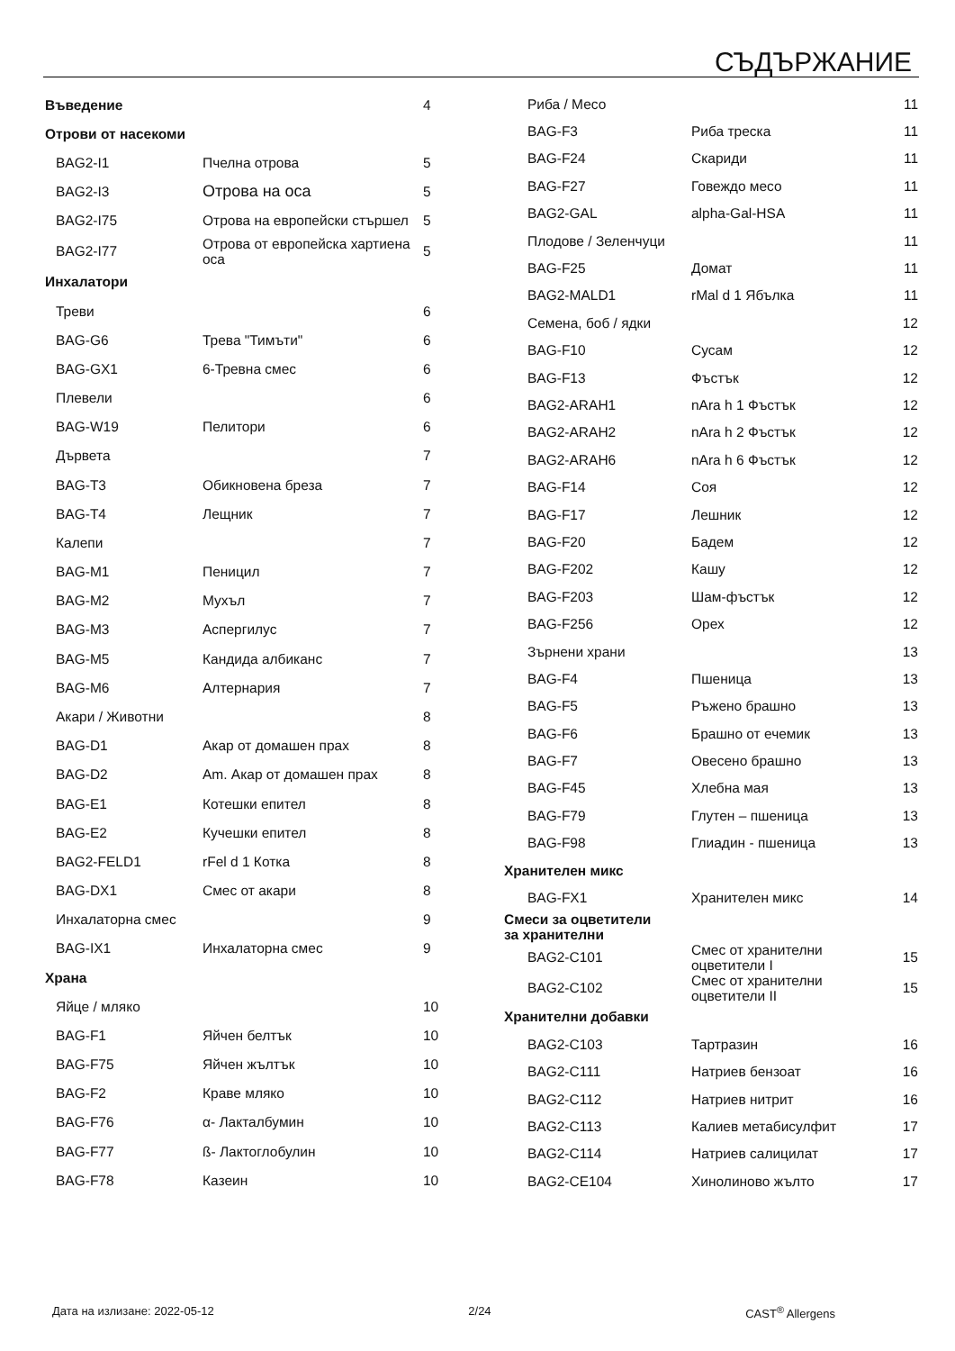СЪДЪРЖАНИЕ
| Въведение | | 4 |
| Отрови от насекоми | | |
| BAG2-I1 | Пчелна отрова | 5 |
| BAG2-I3 | Отрова на оса | 5 |
| BAG2-I75 | Отрова на европейски стършел | 5 |
| BAG2-I77 | Отрова от европейска хартиена оса | 5 |
| Инхалатори | | |
| Треви | | 6 |
| BAG-G6 | Трева "Тимъти" | 6 |
| BAG-GX1 | 6-Тревна смес | 6 |
| Плевели | | 6 |
| BAG-W19 | Пелитори | 6 |
| Дървета | | 7 |
| BAG-T3 | Обикновена бреза | 7 |
| BAG-T4 | Лещник | 7 |
| Калепи | | 7 |
| BAG-M1 | Пеницил | 7 |
| BAG-M2 | Мухъл | 7 |
| BAG-M3 | Аспергилус | 7 |
| BAG-M5 | Кандида албиканс | 7 |
| BAG-M6 | Алтернария | 7 |
| Акари / Животни | | 8 |
| BAG-D1 | Акар от домашен прах | 8 |
| BAG-D2 | Am. Акар от домашен прах | 8 |
| BAG-E1 | Котешки епител | 8 |
| BAG-E2 | Кучешки епител | 8 |
| BAG2-FELD1 | rFel d 1 Котка | 8 |
| BAG-DX1 | Смес от акари | 8 |
| Инхалаторна смес | | 9 |
| BAG-IX1 | Инхалаторна смес | 9 |
| Храна | | |
| Яйце / мляко | | 10 |
| BAG-F1 | Яйчен белтък | 10 |
| BAG-F75 | Яйчен жълтък | 10 |
| BAG-F2 | Краве мляко | 10 |
| BAG-F76 | α- Лакталбумин | 10 |
| BAG-F77 | ß- Лактоглобулин | 10 |
| BAG-F78 | Казеин | 10 |
| Риба / Месо | | 11 |
| BAG-F3 | Риба треска | 11 |
| BAG-F24 | Скариди | 11 |
| BAG-F27 | Говеждо месо | 11 |
| BAG2-GAL | alpha-Gal-HSA | 11 |
| Плодове / Зеленчуци | | 11 |
| BAG-F25 | Домат | 11 |
| BAG2-MALD1 | rMal d 1 Ябълка | 11 |
| Семена, боб / ядки | | 12 |
| BAG-F10 | Сусам | 12 |
| BAG-F13 | Фъстък | 12 |
| BAG2-ARAH1 | nAra h 1 Фъстък | 12 |
| BAG2-ARAH2 | nAra h 2 Фъстък | 12 |
| BAG2-ARAH6 | nAra h 6 Фъстък | 12 |
| BAG-F14 | Соя | 12 |
| BAG-F17 | Лешник | 12 |
| BAG-F20 | Бадем | 12 |
| BAG-F202 | Кашу | 12 |
| BAG-F203 | Шам-фъстък | 12 |
| BAG-F256 | Орех | 12 |
| Зърнени храни | | 13 |
| BAG-F4 | Пшеница | 13 |
| BAG-F5 | Ръжено брашно | 13 |
| BAG-F6 | Брашно от ечемик | 13 |
| BAG-F7 | Овесено брашно | 13 |
| BAG-F45 | Хлебна мая | 13 |
| BAG-F79 | Глутен – пшеница | 13 |
| BAG-F98 | Глиадин - пшеница | 13 |
| Хранителен микс | | |
| BAG-FX1 | Хранителен микс | 14 |
| Смеси за оцветители за хранителни | | |
| BAG2-C101 | Смес от хранителни оцветители I | 15 |
| BAG2-C102 | Смес от хранителни оцветители II | 15 |
| Хранителни добавки | | |
| BAG2-C103 | Тартразин | 16 |
| BAG2-C111 | Натриев бензоат | 16 |
| BAG2-C112 | Натриев нитрит | 16 |
| BAG2-C113 | Калиев метабисулфит | 17 |
| BAG2-C114 | Натриев салицилат | 17 |
| BAG2-CE104 | Хинолиново жълто | 17 |
Дата на излизане: 2022-05-12 2/24 CAST<sup>®</sup> Allergens